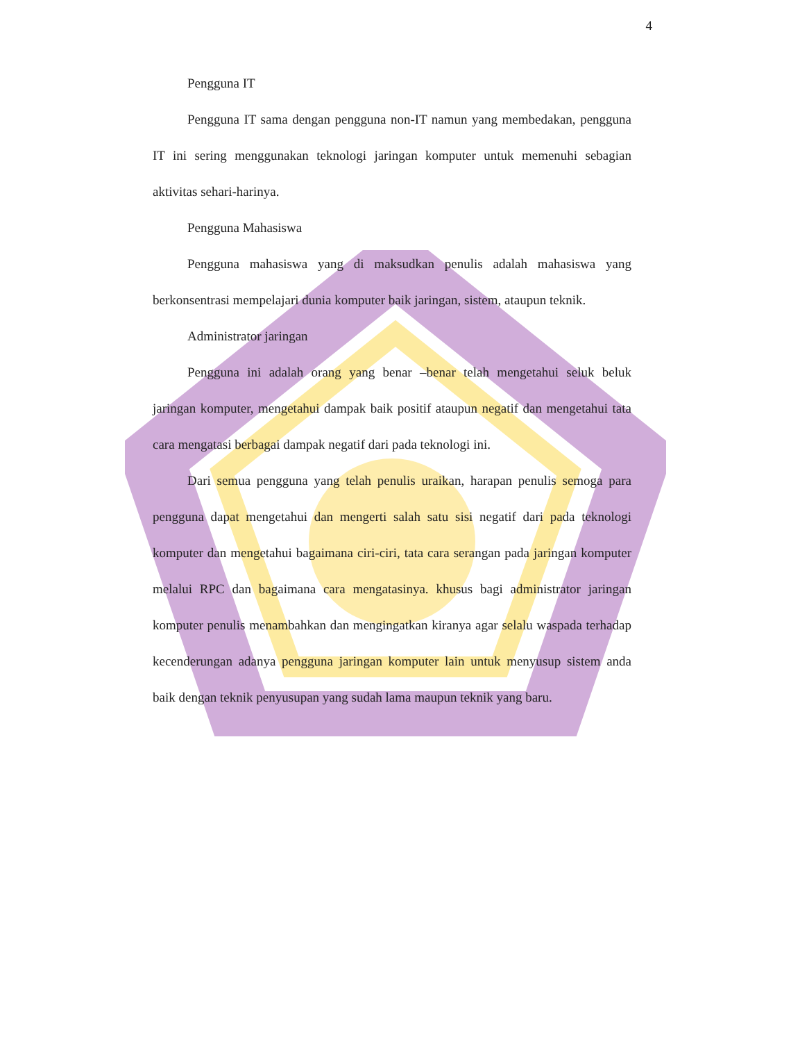4
Pengguna IT
Pengguna IT sama dengan pengguna non-IT namun yang membedakan, pengguna IT ini sering menggunakan teknologi jaringan komputer untuk memenuhi sebagian aktivitas sehari-harinya.
Pengguna Mahasiswa
Pengguna mahasiswa yang di maksudkan penulis adalah mahasiswa yang berkonsentrasi mempelajari dunia komputer baik jaringan, sistem, ataupun teknik.
Administrator jaringan
Pengguna ini adalah orang yang benar –benar telah mengetahui seluk beluk jaringan komputer, mengetahui dampak baik positif ataupun negatif dan mengetahui tata cara mengatasi berbagai dampak negatif dari pada teknologi ini.
Dari semua pengguna yang telah penulis uraikan, harapan penulis semoga para pengguna dapat mengetahui dan mengerti salah satu sisi negatif dari pada teknologi komputer dan mengetahui bagaimana ciri-ciri, tata cara serangan pada jaringan komputer melalui RPC dan bagaimana cara mengatasinya. khusus bagi administrator jaringan komputer penulis menambahkan dan mengingatkan kiranya agar selalu waspada terhadap kecenderungan adanya pengguna jaringan komputer lain untuk menyusup sistem anda baik dengan teknik penyusupan yang sudah lama maupun teknik yang baru.